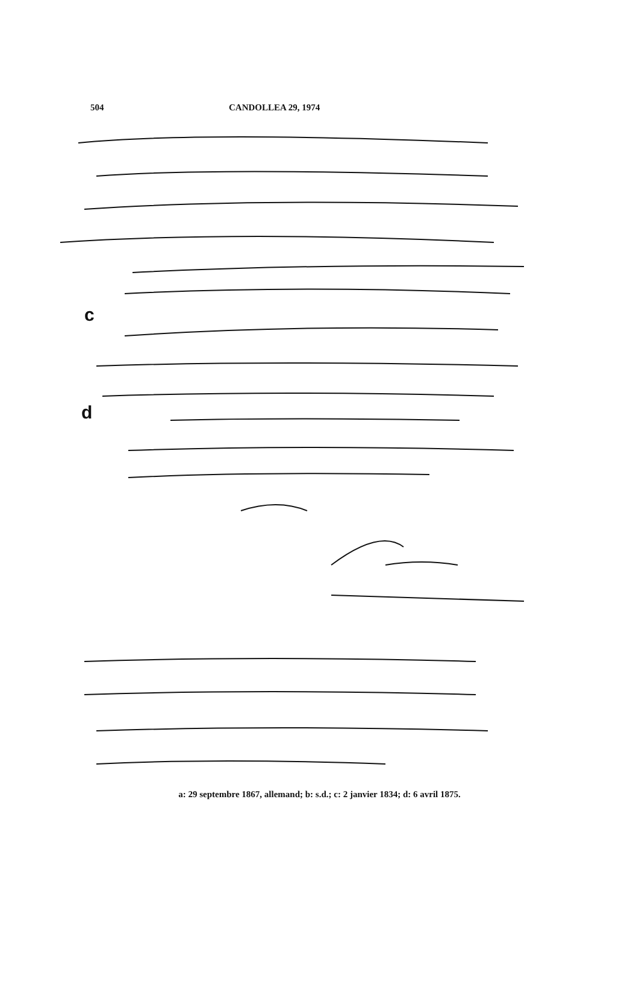504 CANDOLLEA 29, 1974
c
d
a: 29 septembre 1867, allemand; b: s.d.; c: 2 janvier 1834; d: 6 avril 1875.